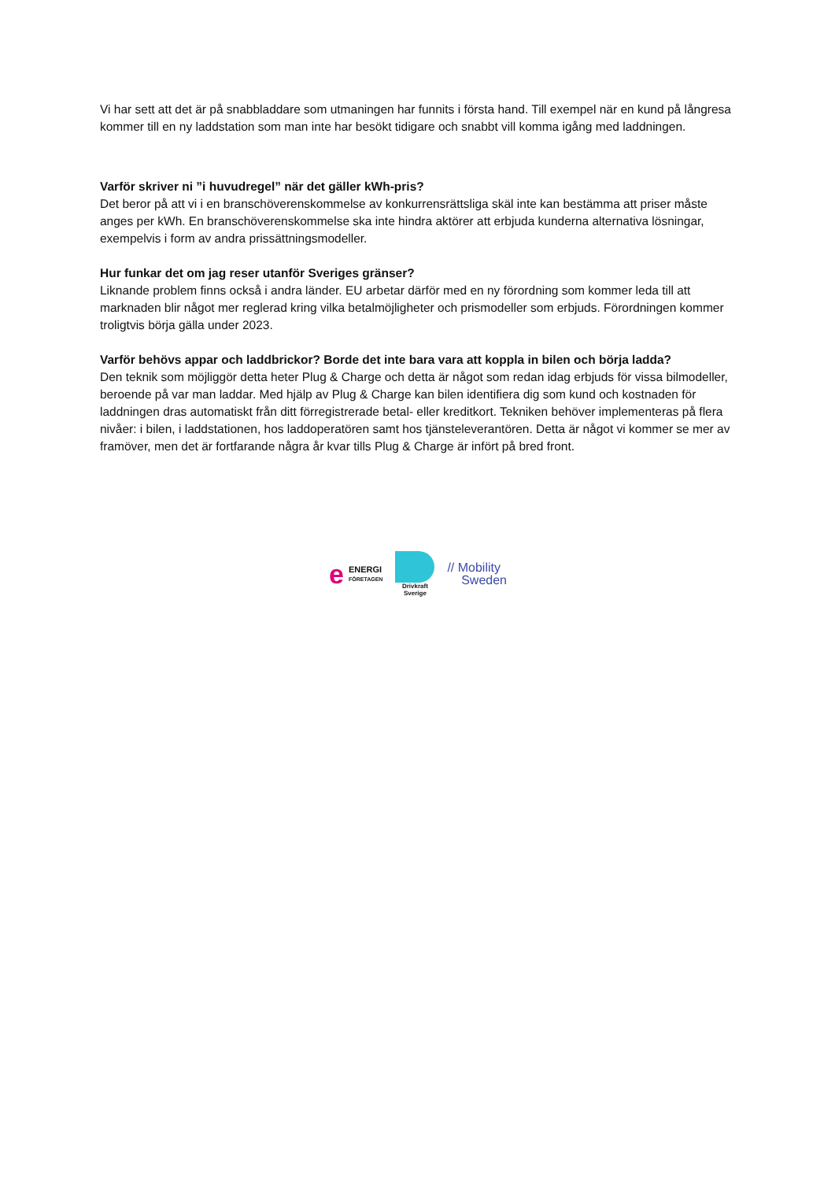Vi har sett att det är på snabbladdare som utmaningen har funnits i första hand. Till exempel när en kund på långresa kommer till en ny laddstation som man inte har besökt tidigare och snabbt vill komma igång med laddningen.
Varför skriver ni ”i huvudregel” när det gäller kWh-pris?
Det beror på att vi i en branschöverenskommelse av konkurrensrättsliga skäl inte kan bestämma att priser måste anges per kWh. En branschöverenskommelse ska inte hindra aktörer att erbjuda kunderna alternativa lösningar, exempelvis i form av andra prissättningsmodeller.
Hur funkar det om jag reser utanför Sveriges gränser?
Liknande problem finns också i andra länder. EU arbetar därför med en ny förordning som kommer leda till att marknaden blir något mer reglerad kring vilka betalmöjligheter och prismodeller som erbjuds. Förordningen kommer troligtvis börja gälla under 2023.
Varför behövs appar och laddbrickor? Borde det inte bara vara att koppla in bilen och börja ladda?
Den teknik som möjliggör detta heter Plug & Charge och detta är något som redan idag erbjuds för vissa bilmodeller, beroende på var man laddar. Med hjälp av Plug & Charge kan bilen identifiera dig som kund och kostnaden för laddningen dras automatiskt från ditt förregistrerade betal- eller kreditkort. Tekniken behöver implementeras på flera nivåer: i bilen, i laddstationen, hos laddoperatören samt hos tjänsteleverantören. Detta är något vi kommer se mer av framöver, men det är fortfarande några år kvar tills Plug & Charge är infört på bred front.
e ENERGI
FÖRETAGEN
Drivkraft
Sverige
// Mobility
Sweden